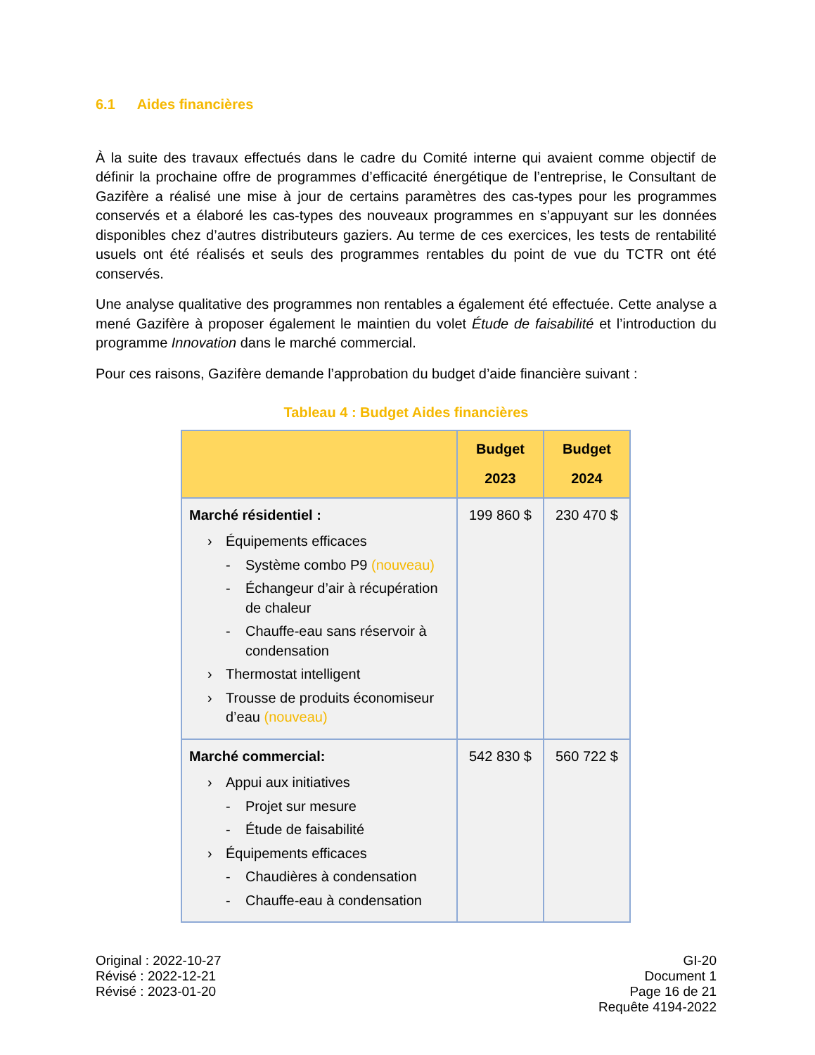6.1 Aides financières
À la suite des travaux effectués dans le cadre du Comité interne qui avaient comme objectif de définir la prochaine offre de programmes d’efficacité énergétique de l’entreprise, le Consultant de Gazifère a réalisé une mise à jour de certains paramètres des cas-types pour les programmes conservés et a élaboré les cas-types des nouveaux programmes en s’appuyant sur les données disponibles chez d’autres distributeurs gaziers. Au terme de ces exercices, les tests de rentabilité usuels ont été réalisés et seuls des programmes rentables du point de vue du TCTR ont été conservés.
Une analyse qualitative des programmes non rentables a également été effectuée. Cette analyse a mené Gazifère à proposer également le maintien du volet Étude de faisabilité et l’introduction du programme Innovation dans le marché commercial.
Pour ces raisons, Gazifère demande l’approbation du budget d’aide financière suivant :
Tableau 4 : Budget Aides financières
| | Budget 2023 | Budget 2024 |
| --- | --- | --- |
| Marché résidentiel : › Équipements efficaces - Système combo P9 (nouveau) - Échangeur d’air à récupération de chaleur - Chauffe-eau sans réservoir à condensation › Thermostat intelligent › Trousse de produits économiseur d’eau (nouveau) | 199 860 $ | 230 470 $ |
| Marché commercial: › Appui aux initiatives - Projet sur mesure - Étude de faisabilité › Équipements efficaces - Chaudières à condensation - Chauffe-eau à condensation | 542 830 $ | 560 722 $ |
Original : 2022-10-27
Révisé : 2022-12-21
Révisé : 2023-01-20
GI-20
Document 1
Page 16 de 21
Requête 4194-2022